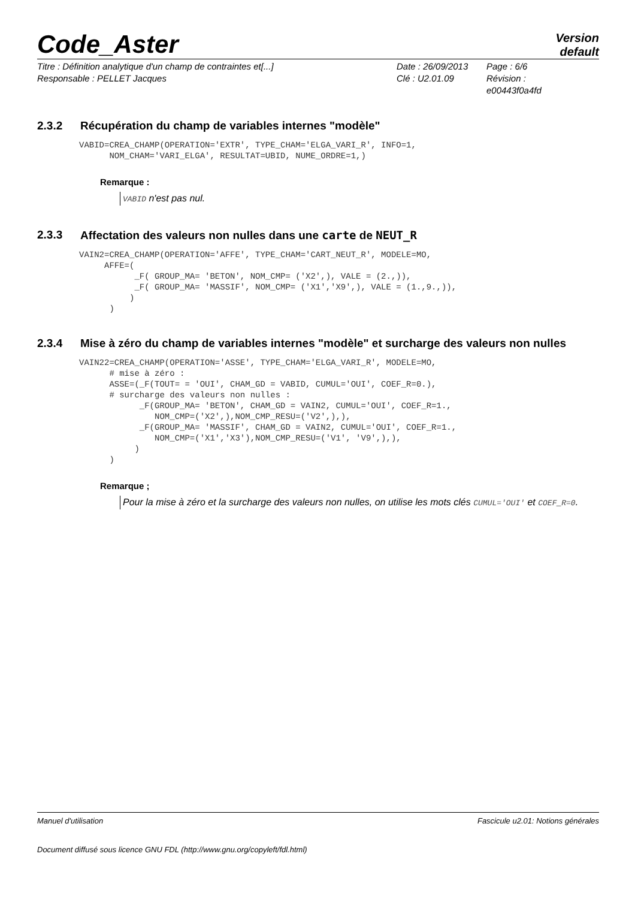Code_Aster
Version
default
Titre : Définition analytique d'un champ de contraintes et[...]
Date : 26/09/2013
Page : 6/6
Responsable : PELLET Jacques
Clé : U2.01.09
Révision :
e00443f0a4fd
2.3.2 Récupération du champ de variables internes "modèle"
VABID=CREA_CHAMP(OPERATION='EXTR', TYPE_CHAM='ELGA_VARI_R', INFO=1,
      NOM_CHAM='VARI_ELGA', RESULTAT=UBID, NUME_ORDRE=1,)
Remarque :
VABID n'est pas nul.
2.3.3 Affectation des valeurs non nulles dans une carte de NEUT_R
VAIN2=CREA_CHAMP(OPERATION='AFFE', TYPE_CHAM='CART_NEUT_R', MODELE=MO,
     AFFE=(
           _F( GROUP_MA= 'BETON', NOM_CMP= ('X2',), VALE = (2.,)),
           _F( GROUP_MA= 'MASSIF', NOM_CMP= ('X1','X9',), VALE = (1.,9.,)),
          )
      )
2.3.4 Mise à zéro du champ de variables internes "modèle" et surcharge des valeurs non nulles
VAIN22=CREA_CHAMP(OPERATION='ASSE', TYPE_CHAM='ELGA_VARI_R', MODELE=MO,
      # mise à zéro :
      ASSE=(_F(TOUT= = 'OUI', CHAM_GD = VABID, CUMUL='OUI', COEF_R=0.),
      # surcharge des valeurs non nulles :
            _F(GROUP_MA= 'BETON', CHAM_GD = VAIN2, CUMUL='OUI', COEF_R=1.,
               NOM_CMP=('X2',),NOM_CMP_RESU=('V2',),),
            _F(GROUP_MA= 'MASSIF', CHAM_GD = VAIN2, CUMUL='OUI', COEF_R=1.,
               NOM_CMP=('X1','X3'),NOM_CMP_RESU=('V1', 'V9',),),
           )
      )
Remarque ;
Pour la mise à zéro et la surcharge des valeurs non nulles, on utilise les mots clés CUMUL='OUI' et COEF_R=0.
Manuel d'utilisation Fascicule u2.01: Notions générales
Document diffusé sous licence GNU FDL (http://www.gnu.org/copyleft/fdl.html)